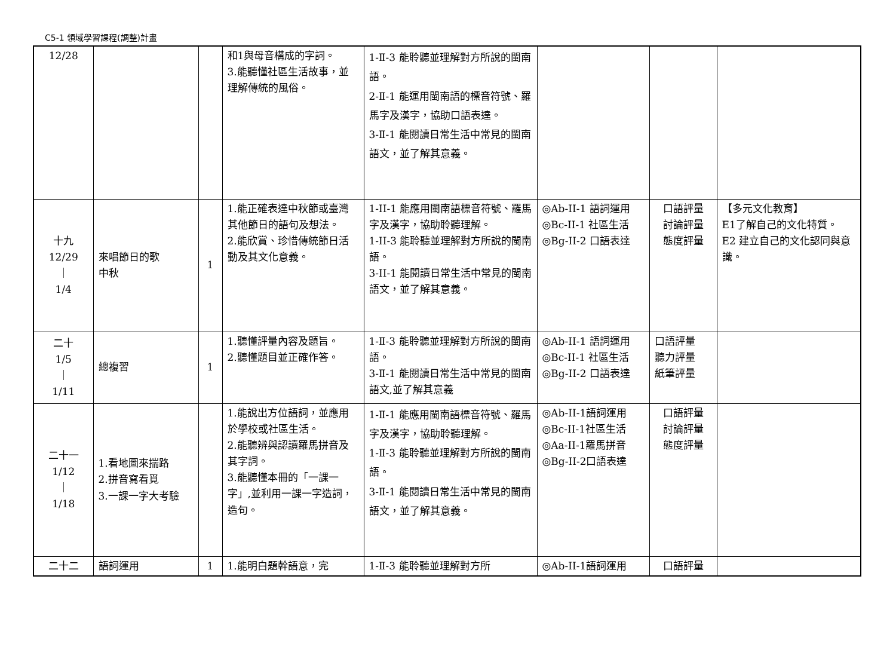C5-1 領域學習課程(調整)計畫
| 12/28 | | | 和1與母音構成的字詞。 3.能聽懂社區生活故事，並理解傳統的風俗。 | 1-Ⅱ-3 能聆聽並理解對方所說的閩南語。 2-Ⅱ-1 能運用閩南語的標音符號、羅馬字及漢字，協助口語表達。 3-Ⅱ-1 能閱讀日常生活中常見的閩南語文，並了解其意義。 | | | |
| 十九 12/29 ｜ 1/4 | 來唱節日的歌 中秋 | 1 | 1.能正確表達中秋節或臺灣其他節日的語句及想法。 2.能欣賞、珍惜傳統節日活動及其文化意義。 | 1-II-1 能應用閩南語標音符號、羅馬字及漢字，協助聆聽理解。 1-II-3 能聆聽並理解對方所說的閩南語。 3-II-1 能閱讀日常生活中常見的閩南語文，並了解其意義。 | ◎Ab-II-1 語詞運用 ◎Bc-II-1 社區生活 ◎Bg-II-2 口語表達 | 口語評量 討論評量 態度評量 | 【多元文化教育】 E1了解自己的文化特質。 E2 建立自己的文化認同與意識。 |
| 二十 1/5 ｜ 1/11 | 總複習 | 1 | 1.聽懂評量內容及題旨。 2.聽懂題目並正確作答。 | 1-Ⅱ-3 能聆聽並理解對方所說的閩南語。 3-Ⅱ-1 能閱讀日常生活中常見的閩南語文,並了解其意義 | ◎Ab-II-1 語詞運用 ◎Bc-II-1 社區生活 ◎Bg-II-2 口語表達 | 口語評量 聽力評量 紙筆評量 | |
| 二十一 1/12 ｜ 1/18 | 1.看地圖來揣路 2.拼音寫看覓 3.一課一字大考驗 | | 1.能說出方位語詞，並應用於學校或社區生活。 2.能聽辨與認讀羅馬拼音及其字詞。 3.能聽懂本冊的「一課一字」,並利用一課一字造詞，造句。 | 1-Ⅱ-1 能應用閩南語標音符號、羅馬字及漢字，協助聆聽理解。 1-Ⅱ-3 能聆聽並理解對方所說的閩南語。 3-Ⅱ-1 能閱讀日常生活中常見的閩南語文，並了解其意義。 | ◎Ab-II-1語詞運用 ◎Bc-II-1社區生活 ◎Aa-II-1羅馬拼音 ◎Bg-II-2口語表達 | 口語評量 討論評量 態度評量 | |
| 二十二 | 語詞運用 | 1 | 1.能明白題幹語意，完 | 1-Ⅱ-3 能聆聽並理解對方所 | ◎Ab-II-1語詞運用 | 口語評量 | |